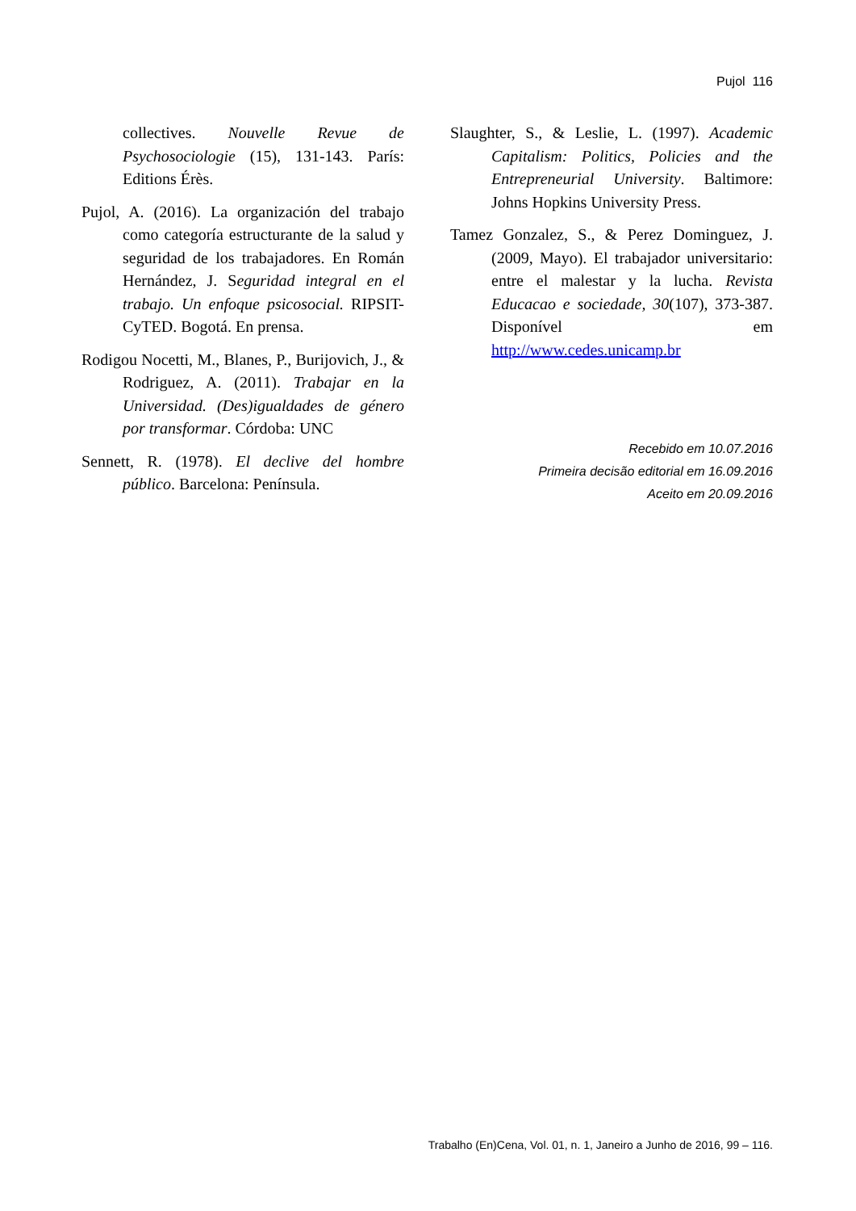Pujol 116
collectives. Nouvelle Revue de Psychosociologie (15), 131-143. París: Editions Érès.
Pujol, A. (2016). La organización del trabajo como categoría estructurante de la salud y seguridad de los trabajadores. En Román Hernández, J. Seguridad integral en el trabajo. Un enfoque psicosocial. RIPSIT-CyTED. Bogotá. En prensa.
Rodigou Nocetti, M., Blanes, P., Burijovich, J., & Rodriguez, A. (2011). Trabajar en la Universidad. (Des)igualdades de género por transformar. Córdoba: UNC
Sennett, R. (1978). El declive del hombre público. Barcelona: Península.
Slaughter, S., & Leslie, L. (1997). Academic Capitalism: Politics, Policies and the Entrepreneurial University. Baltimore: Johns Hopkins University Press.
Tamez Gonzalez, S., & Perez Dominguez, J. (2009, Mayo). El trabajador universitario: entre el malestar y la lucha. Revista Educacao e sociedade, 30(107), 373-387. Disponível em http://www.cedes.unicamp.br
Recebido em 10.07.2016
Primeira decisão editorial em 16.09.2016
Aceito em 20.09.2016
Trabalho (En)Cena, Vol. 01, n. 1, Janeiro a Junho de 2016, 99 – 116.